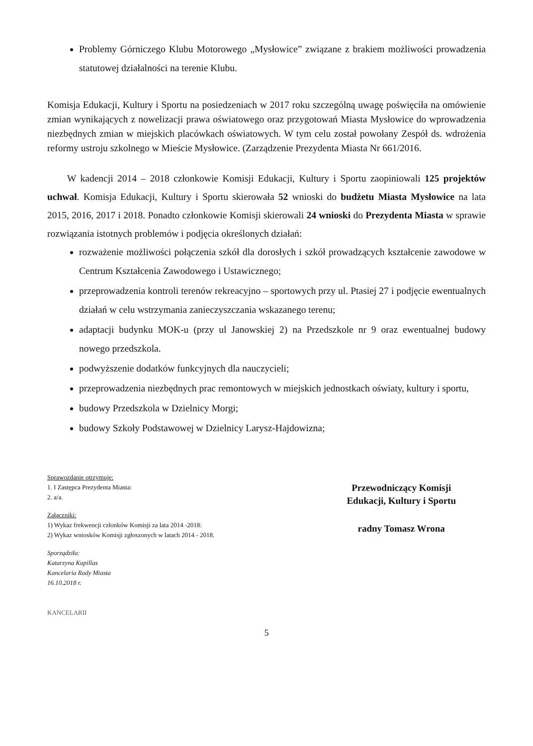Problemy Górniczego Klubu Motorowego „Mysłowice” związane z brakiem możliwości prowadzenia statutowej działalności na terenie Klubu.
Komisja Edukacji, Kultury i Sportu na posiedzeniach w 2017 roku szczególną uwagę poświęciła na omówienie zmian wynikających z nowelizacji prawa oświatowego oraz przygotowań Miasta Mysłowice do wprowadzenia niezbędnych zmian w miejskich placówkach oświatowych. W tym celu został powołany Zespół ds. wdrożenia reformy ustroju szkolnego w Mieście Mysłowice. (Zarządzenie Prezydenta Miasta Nr 661/2016.
W kadencji 2014 – 2018 członkowie Komisji Edukacji, Kultury i Sportu zaopiniowali 125 projektów uchwał. Komisja Edukacji, Kultury i Sportu skierowała 52 wnioski do budżetu Miasta Mysłowice na lata 2015, 2016, 2017 i 2018. Ponadto członkowie Komisji skierowali 24 wnioski do Prezydenta Miasta w sprawie rozwiązania istotnych problemów i podjęcia określonych działań:
rozważenie możliwości połączenia szkół dla dorosłych i szkół prowadzących kształcenie zawodowe w Centrum Kształcenia Zawodowego i Ustawicznego;
przeprowadzenia kontroli terenów rekreacyjno – sportowych przy ul. Ptasiej 27 i podjęcie ewentualnych działań w celu wstrzymania zanieczyszczania wskazanego terenu;
adaptacji budynku MOK-u (przy ul Janowskiej 2) na Przedszkole nr 9 oraz ewentualnej budowy nowego przedszkola.
podwyższenie dodatków funkcyjnych dla nauczycieli;
przeprowadzenia niezbędnych prac remontowych w miejskich jednostkach oświaty, kultury i sportu,
budowy Przedszkola w Dzielnicy Morgi;
budowy Szkoły Podstawowej w Dzielnicy Larysz-Hajdowizna;
Sprawozdanie otrzymuje:
1. I Zastępca Prezydenta Miasta:
2. a/a.
Załączniki:
1) Wykaz frekwencji członków Komisji za lata 2014 -2018:
2) Wykaz wniosków Komisji zgłoszonych w latach 2014 - 2018.
Sporządziła:
Katarzyna Kupillas
Kancelaria Rady Miasta
16.10.2018 r.
KANCELARII
Przewodniczący Komisji
Edukacji, Kultury i Sportu
radny Tomasz Wrona
5